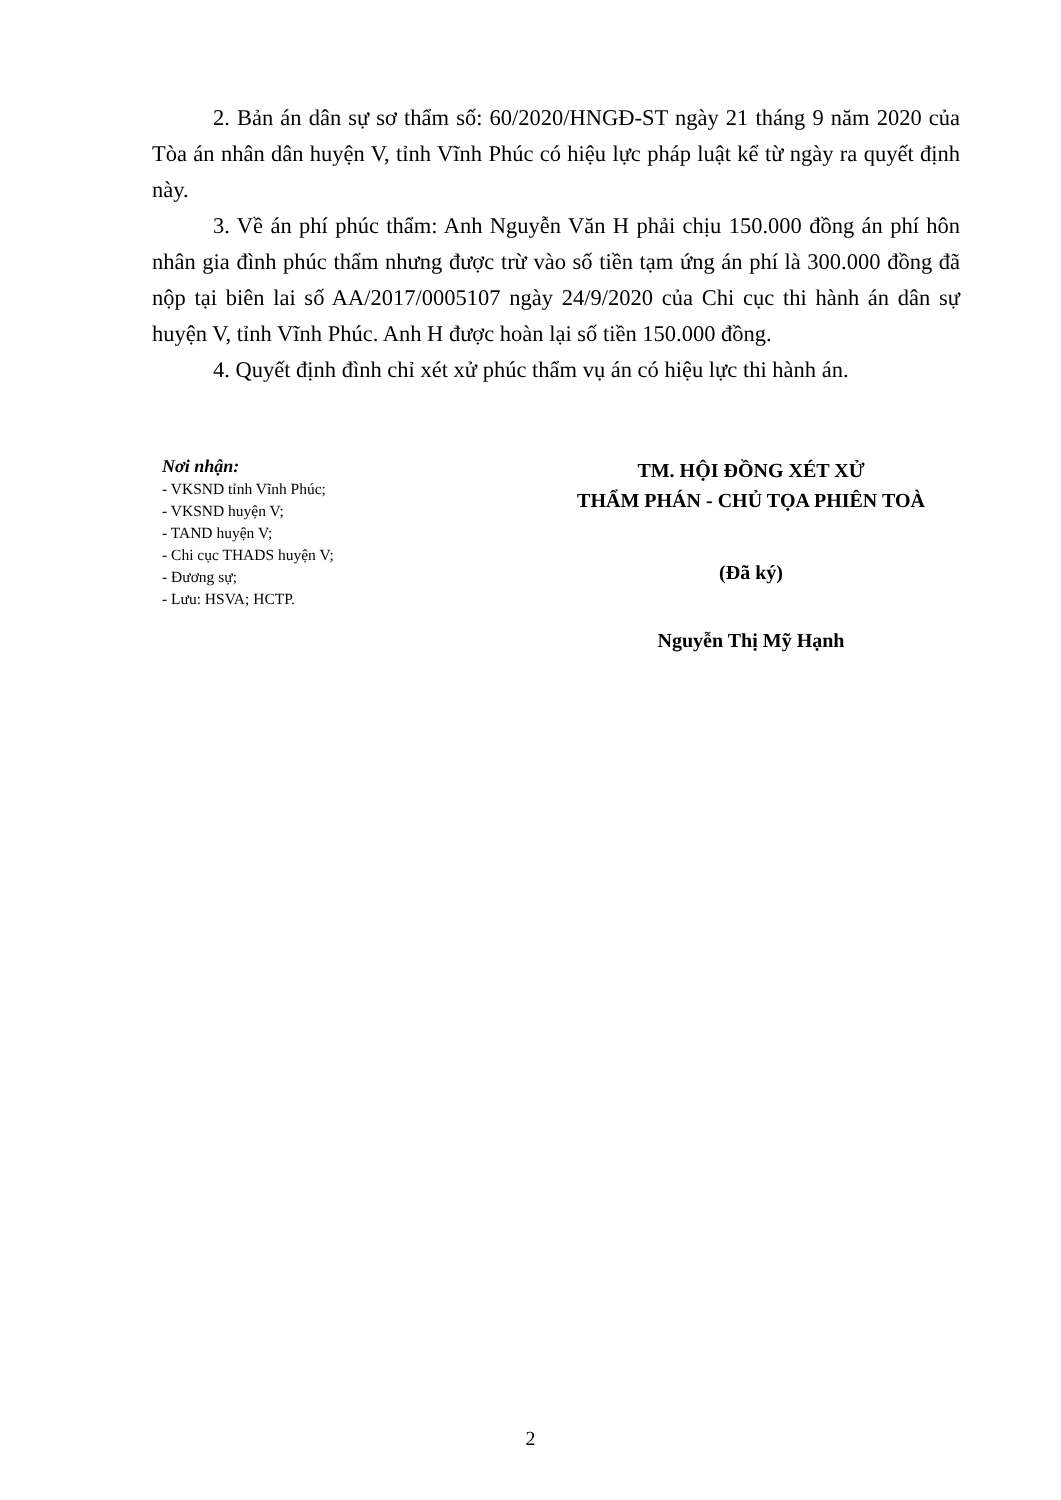2. Bản án dân sự sơ thẩm số: 60/2020/HNGĐ-ST ngày 21 tháng 9 năm 2020 của Tòa án nhân dân huyện V, tỉnh Vĩnh Phúc có hiệu lực pháp luật kể từ ngày ra quyết định này.
3. Về án phí phúc thẩm: Anh Nguyễn Văn H phải chịu 150.000 đồng án phí hôn nhân gia đình phúc thẩm nhưng được trừ vào số tiền tạm ứng án phí là 300.000 đồng đã nộp tại biên lai số AA/2017/0005107 ngày 24/9/2020 của Chi cục thi hành án dân sự huyện V, tỉnh Vĩnh Phúc. Anh H được hoàn lại số tiền 150.000 đồng.
4. Quyết định đình chỉ xét xử phúc thẩm vụ án có hiệu lực thi hành án.
Nơi nhận:
- VKSND tỉnh Vĩnh Phúc;
- VKSND huyện V;
- TAND huyện V;
- Chi cục THADS huyện V;
- Đương sự;
- Lưu: HSVA; HCTP.
TM. HỘI ĐỒNG XÉT XỬ
THẨM PHÁN - CHỦ TỌA PHIÊN TOÀ
(Đã ký)
Nguyễn Thị Mỹ Hạnh
2